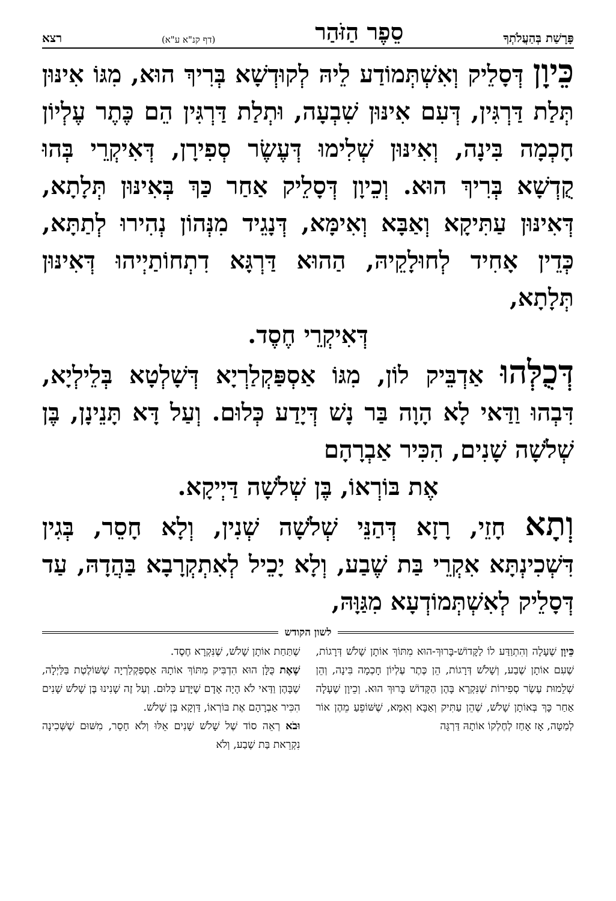פָּרָשַׁת בְּהַעֲלֹתְךָ סֵפֶר הַזֹּהַר (דף קנ"א ע"א) רצא
כֵּיוָן דְּסָלֵיק וְאִשְׁתְּמוֹדַע לֵיהּ לְקוּדְשָׁא בְּרִיךְ הוּא, מִגּוֹ אִינּוּן תְּלַת דַּרְגִּין, דְּעִם אִינּוּן שִׁבְעָה, וּתְלַת דַּרְגִּין הֵם כֶּתֶר עֶלְיוֹן חָכְמָה בִּינָה, וְאִינּוּן שְׁלִימוּ דְּעֶשֶׂר סְפִירָן, דְּאִיקְרֵי בְּהוּ קֻדְשָׁא בְּרִיךְ הוּא. וְכֵיוָן דְּסָלֵיק אַחַר כַּךְ בְּאִינּוּן תְּלָתָא, דְּאִינּוּן עַתִּיקָא וְאַבָּא וְאִימָּא, דְּנָגֵיד מִנְּהוֹן נְהִירוּ לְתַתָּא, כְּדֵין אָחִיד לְחוּלָקֵיהּ, הַהוּא דַּרְגָּא דִתְחוֹתַיְיהוּ דְּאִינּוּן תְּלָתָא,
דְּאִיקְרֵי חֶסֶד.
דְּכֻלְּהוּ אַדְבֵּיק לוֹן, מִגּוֹ אַסְפַּקְלַרְיָא דְּשָׁלְטָא בְּלֵילְיָא, דִּבְהוּ וַדַּאי לָא הָוָה בַּר נָשׁ דְּיָדַע כְּלוּם. וְעַל דָּא תָּנֵינָן, בֶּן שְׁלֹשָׁה שָׁנִים, הִכִּיר אַבְרָהָם
אֶת בּוֹרְאוֹ, בֶּן שְׁלֹשָׁה דַּיְיקָא.
וְתָא חָזֵי, רָזָא דְּהַנֵּי שְׁלֹשָׁה שְׁנִין, וְלָא חָסֵר, בְּגִין דִּשְׁכִינְתָּא אִקְרֵי בַּת שֶׁבַע, וְלָא יָכֵיל לְאִתְקְרָבָא בַּהֲדָהּ, עַד דְּסָלֵיק לְאִשְׁתְּמוֹדְעָא מִגַּוָּהּ,
לשון הקודש
כֵּיוָן שֶׁעָלָה וְהִתְוַדַּע לוֹ לַקָּדוֹשׁ-בָּרוּךְ-הוּא מִתּוֹךְ אוֹתָן שָׁלֹשׁ דְּרָגוֹת, שֶׁעִם אוֹתָן שֶׁבַע, וְשָׁלֹשׁ דְּרָגוֹת, הֵן כֶּתֶר עֶלְיוֹן חָכְמָה בִּינָה, וְהֵן שְׁלֵמוּת עֶשֶׂר סְפִירוֹת שֶׁנִּקְרָא בָּהֶן הַקָּדוֹשׁ בָּרוּךְ הוּא. וְכֵיוָן שֶׁעָלָה אַחַר כָּךְ בְּאוֹתָן שָׁלֹשׁ, שֶׁהֵן עַתִּיק וְאַבָּא וְאִמָּא, שֶׁשּׁוֹפֵעַ מֵהֶן אוֹר לְמַטָּה, אָז אָחַז לְחֶלְקוֹ אוֹתָהּ דַּרְגָּה
שֶׁתַּחַת אוֹתָן שָׁלֹשׁ, שֶׁנִּקְרָא חֶסֶד.
שֶׁאֶת כֻּלָּן הוּא הִדְבִּיק מִתּוֹךְ אוֹתָהּ אַסְפַּקְלַרְיָה שֶׁשּׁוֹלֶטֶת בַּלַּיְלָה, שֶׁבָּהֶן וַדַּאי לֹא הָיָה אָדָם שֶׁיָּדַע כְּלוּם. וְעַל זֶה שָׁנִינוּ בֶּן שָׁלֹשׁ שָׁנִים הִכִּיר אַבְרָהָם אֶת בּוֹרְאוֹ, דַּוְקָא בֶּן שָׁלֹשׁ.
וּבֹא רְאֵה סוֹד שֶׁל שָׁלֹשׁ שָׁנִים אֵלּוּ וְלֹא חָסֵר, מִשּׁוּם שֶׁשְּׁכִינָה נִקְרֵאת בַּת שֶׁבַע, וְלֹא